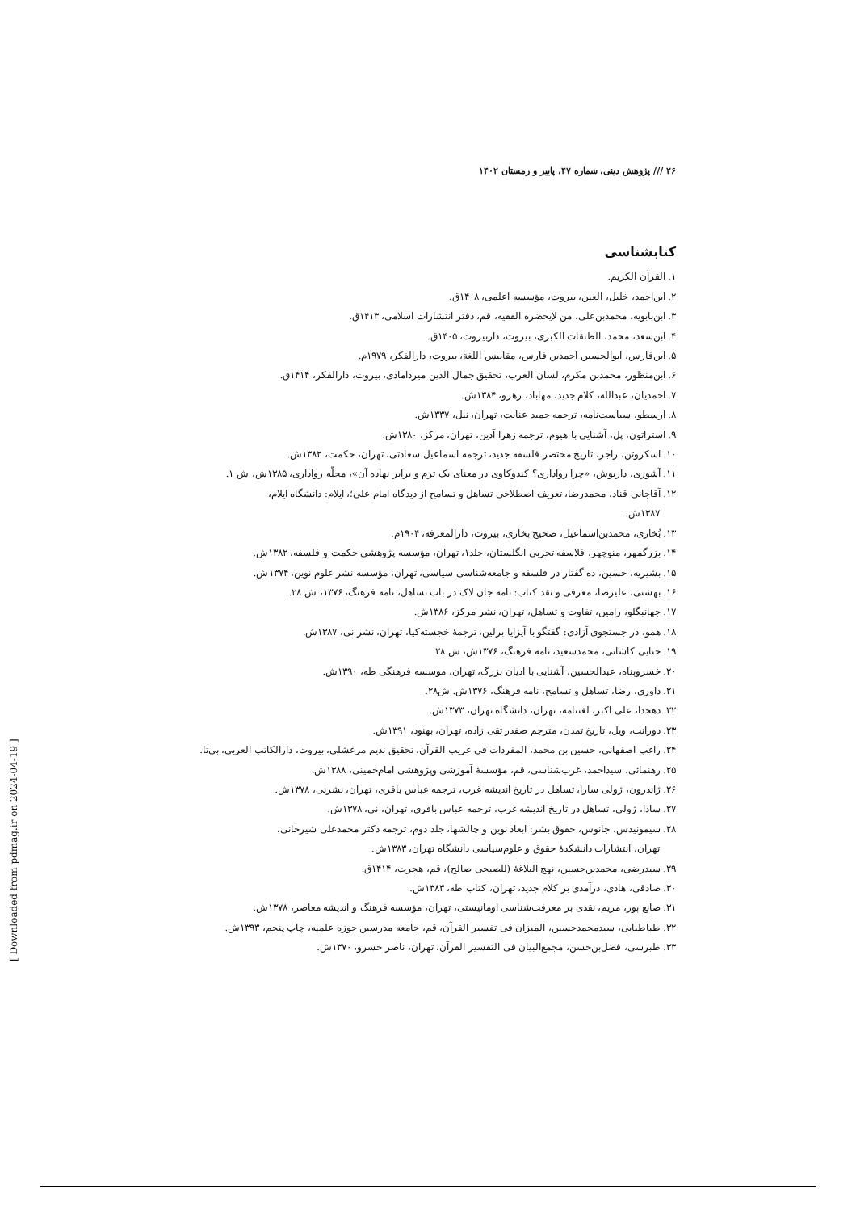۲۶ /// پژوهش دینی، شماره ۴۷، پاییز و زمستان ۱۴۰۲
کتابشناسی
۱. القرآن الکریم.
۲. ابن‌احمد، خلیل، العین، بیروت، مؤسسه اعلمی، ۱۴۰۸ق.
۳. ابن‌بابویه، محمدبن‌علی، من لایحضره الفقیه، قم، دفتر انتشارات اسلامی، ۱۴۱۳ق.
۴. ابن‌سعد، محمد، الطبقات الکبری، بیروت، داربیروت، ۱۴۰۵ق.
۵. ابن‌فارس، ابوالحسین احمدبن فارس، مقاییس اللغة، بیروت، دارالفکر، ۱۹۷۹م.
۶. ابن‌منظور، محمدبن مکرم، لسان العرب، تحقیق جمال الدین میردامادی، بیروت، دارالفکر، ۱۴۱۴ق.
۷. احمدیان، عبدالله، کلام جدید، مهاباد، رهرو، ۱۳۸۴ش.
۸. ارسطو، سیاست‌نامه، ترجمه حمید عنایت، تهران، نیل، ۱۳۳۷ش.
۹. استراتون، پل، آشنایی با هیوم، ترجمه زهرا آدین، تهران، مرکز، ۱۳۸۰ش.
۱۰. اسکروتن، راجر، تاریخ مختصر فلسفه جدید، ترجمه اسماعیل سعادتی، تهران، حکمت، ۱۳۸۲ش.
۱۱. آشوری، داریوش، «چرا رواداری؟ کندوکاوی در معنای یک ترم و برابر نهاده آن»، مجلّه رواداری، ۱۳۸۵ش، ش ۱.
۱۲. آقاجانی قناد، محمدرضا، تعریف اصطلاحی تساهل و تسامح از دیدگاه امام علی؛، ایلام: دانشگاه ایلام،
۱۳۸۷ش.
۱۳. بُخاری، محمدبن‌اسماعیل، صحیح بخاری، بیروت، دارالمعرفه، ۱۹۰۴م.
۱۴. بزرگمهر، منوچهر، فلاسفه تجربی انگلستان، جلد۱، تهران، مؤسسه پژوهشی حکمت و فلسفه، ۱۳۸۲ش.
۱۵. بشیریه، حسین، ده گفتار در فلسفه و جامعه‌شناسی سیاسی، تهران، مؤسسه نشر علوم نوین، ۱۳۷۴ش.
۱۶. بهشتی، علیرضا، معرفی و نقد کتاب: نامه جان لاک در باب تساهل، نامه فرهنگ، ۱۳۷۶، ش ۲۸.
۱۷. جهانبگلو، رامین، تفاوت و تساهل، تهران، نشر مرکز، ۱۳۸۶ش.
۱۸. همو، در جستجوی آزادی: گفتگو با آیزایا برلین، ترجمهٔ خجسته‌کیا، تهران، نشر نی، ۱۳۸۷ش.
۱۹. حنایی کاشانی، محمدسعید، نامه فرهنگ، ۱۳۷۶ش، ش ۲۸.
۲۰. خسروپناه، عبدالحسین، آشنایی با ادیان بزرگ، تهران، موسسه فرهنگی طه، ۱۳۹۰ش.
۲۱. داوری، رضا، تساهل و تسامح، نامه فرهنگ، ۱۳۷۶ش. ش۲۸.
۲۲. دهخدا، علی اکبر، لغتنامه، تهران، دانشگاه تهران، ۱۳۷۳ش.
۲۳. دورانت، ویل، تاریخ تمدن، مترجم صفدر تقی زاده، تهران، بهنود، ۱۳۹۱ش.
۲۴. راغب اصفهانی، حسین بن محمد، المفردات فی غریب القرآن، تحقیق ندیم مرعشلی، بیروت، دارالکاتب العربی، بی‌تا.
۲۵. رهنمائی، سیداحمد، غرب‌شناسی، قم، مؤسسهٔ آموزشی وپژوهشی امام‌خمینی، ۱۳۸۸ش.
۲۶. ژاندرون، ژولی سارا، تساهل در تاریخ اندیشه غرب، ترجمه عباس باقری، تهران، نشرنی، ۱۳۷۸ش.
۲۷. سادا، ژولی، تساهل در تاریخ اندیشه غرب، ترجمه عباس باقری، تهران، نی، ۱۳۷۸ش.
۲۸. سیمونیدس، جانوس، حقوق بشر: ابعاد نوین و چالشها، جلد دوم، ترجمه دکتر محمدعلی شیرخانی،
تهران، انتشارات دانشکدهٔ حقوق و علوم‌سیاسی دانشگاه تهران، ۱۳۸۳ش.
۲۹. سیدرضی، محمدبن‌حسین، نهج البلاغهٔ (للصبحی صالح)، قم، هجرت، ۱۴۱۴ق.
۳۰. صادقی، هادی، درآمدی بر کلام جدید، تهران، کتاب طه، ۱۳۸۳ش.
۳۱. صانع پور، مریم، نقدی بر معرفت‌شناسی اومانیستی، تهران، مؤسسه فرهنگ و اندیشه معاصر، ۱۳۷۸ش.
۳۲. طباطبایی، سیدمحمدحسین، المیزان فی تفسیر القرآن، قم، جامعه مدرسین حوزه علمیه، چاپ پنجم، ۱۳۹۳ش.
۳۳. طبرسی، فضل‌بن‌حسن، مجمع‌البیان فی التفسیر القرآن، تهران، ناصر خسرو، ۱۳۷۰ش.
[ Downloaded from pdmag.ir on 2024-04-19 ]